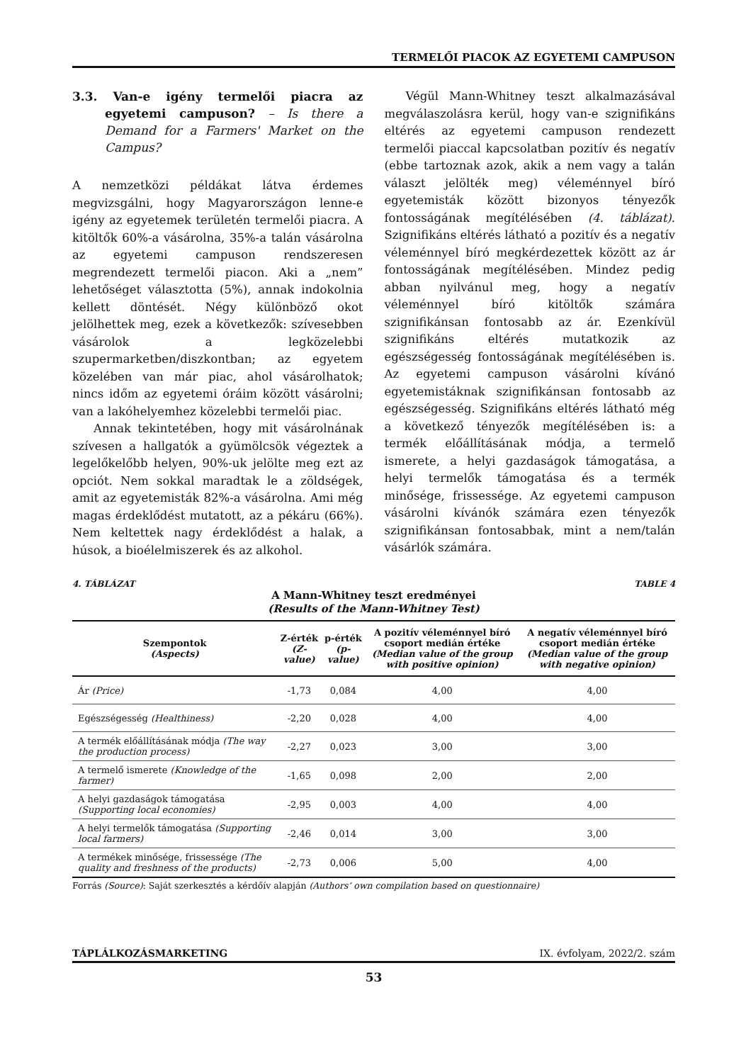TERMELŐI PIACOK AZ EGYETEMI CAMPUSON
3.3. Van-e igény termelői piacra az egyetemi campuson? – Is there a Demand for a Farmers' Market on the Campus?
A nemzetközi példákat látva érdemes megvizsgálni, hogy Magyarországon lenne-e igény az egyetemek területén termelői piacra. A kitöltők 60%-a vásárolna, 35%-a talán vásárolna az egyetemi campuson rendszeresen megrendezett termelői piacon. Aki a „nem” lehetőséget választotta (5%), annak indokolnia kellett döntését. Négy különböző okot jelölhettek meg, ezek a következők: szívesebben vásárolok a legközelebbi szupermarketben/diszkontban; az egyetem közelében van már piac, ahol vásárolhatok; nincs időm az egyetemi óráim között vásárolni; van a lakóhelyemhez közelebbi termelői piac.
Annak tekintetében, hogy mit vásárolnának szívesen a hallgatók a gyümölcsök végeztek a legelőkelőbb helyen, 90%-uk jelölte meg ezt az opciót. Nem sokkal maradtak le a zöldségek, amit az egyetemisták 82%-a vásárolna. Ami még magas érdeklődést mutatott, az a pékáru (66%). Nem keltettek nagy érdeklődést a halak, a húsok, a bioélelmiszerek és az alkohol.
Végül Mann-Whitney teszt alkalmazásával megválaszolásra kerül, hogy van-e szignifikáns eltérés az egyetemi campuson rendezett termelői piaccal kapcsolatban pozitív és negatív (ebbe tartoznak azok, akik a nem vagy a talán választ jelölték meg) véleménnyel bíró egyetemisták között bizonyos tényezők fontosságának megítélésében (4. táblázat). Szignifikáns eltérés látható a pozitív és a negatív véleménnyel bíró megkérdezettek között az ár fontosságának megítélésében. Mindez pedig abban nyilvánul meg, hogy a negatív véleménnyel bíró kitöltők számára szignifikánsan fontosabb az ár. Ezenkívül szignifikáns eltérés mutatkozik az egészségesség fontosságának megítélésében is. Az egyetemi campuson vásárolni kívánó egyetemistáknak szignifikánsan fontosabb az egészségesség. Szignifikáns eltérés látható még a következő tényezők megítélésében is: a termék előállításának módja, a termelő ismerete, a helyi gazdaságok támogatása, a helyi termelők támogatása és a termék minősége, frissessége. Az egyetemi campuson vásárolni kívánók számára ezen tényezők szignifikánsan fontosabbak, mint a nem/talán vásárlók számára.
4. TÁBLÁZAT TABLE 4
A Mann-Whitney teszt eredményei
(Results of the Mann-Whitney Test)
| Szempontok (Aspects) | Z-érték (Z-value) | p-érték (p-value) | A pozitív véleménnyel bíró csoport medián értéke (Median value of the group with positive opinion) | A negatív véleménnyel bíró csoport medián értéke (Median value of the group with negative opinion) |
| --- | --- | --- | --- | --- |
| Ár (Price) | -1,73 | 0,084 | 4,00 | 4,00 |
| Egészségesség (Healthiness) | -2,20 | 0,028 | 4,00 | 4,00 |
| A termék előállításának módja (The way the production process) | -2,27 | 0,023 | 3,00 | 3,00 |
| A termelő ismerete (Knowledge of the farmer) | -1,65 | 0,098 | 2,00 | 2,00 |
| A helyi gazdaságok támogatása (Supporting local economies) | -2,95 | 0,003 | 4,00 | 4,00 |
| A helyi termelők támogatása (Supporting local farmers) | -2,46 | 0,014 | 3,00 | 3,00 |
| A termékek minősége, frissessége (The quality and freshness of the products) | -2,73 | 0,006 | 5,00 | 4,00 |
Forrás (Source): Saját szerkesztés a kérdőív alapján (Authors’ own compilation based on questionnaire)
TÁPLÁLKOZÁSMARKETING IX. évfolyam, 2022/2. szám
53